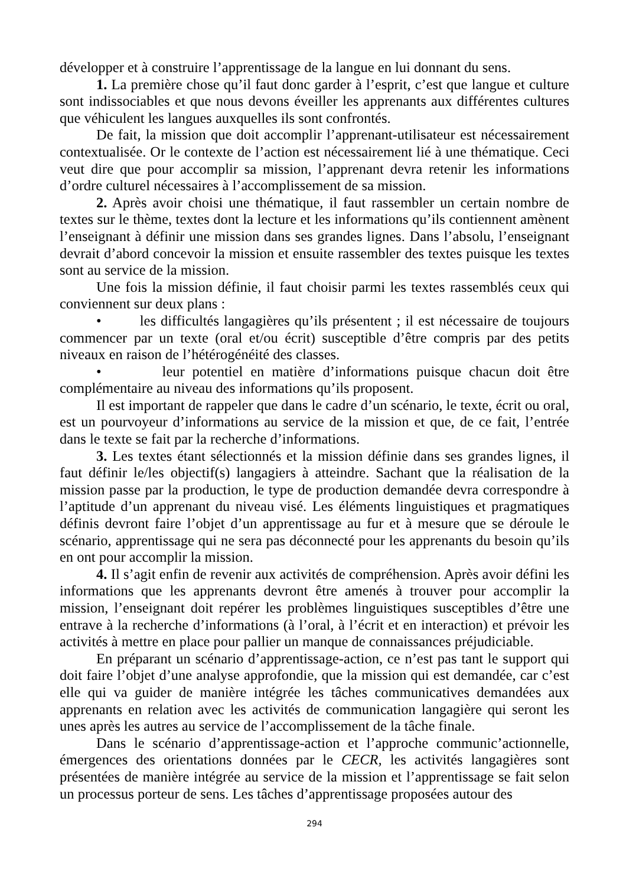développer et à construire l’apprentissage de la langue en lui donnant du sens.
1. La première chose qu’il faut donc garder à l’esprit, c’est que langue et culture sont indissociables et que nous devons éveiller les apprenants aux différentes cultures que véhiculent les langues auxquelles ils sont confrontés.
De fait, la mission que doit accomplir l’apprenant-utilisateur est nécessairement contextualisée. Or le contexte de l’action est nécessairement lié à une thématique. Ceci veut dire que pour accomplir sa mission, l’apprenant devra retenir les informations d’ordre culturel nécessaires à l’accomplissement de sa mission.
2. Après avoir choisi une thématique, il faut rassembler un certain nombre de textes sur le thème, textes dont la lecture et les informations qu’ils contiennent amènent l’enseignant à définir une mission dans ses grandes lignes. Dans l’absolu, l’enseignant devrait d’abord concevoir la mission et ensuite rassembler des textes puisque les textes sont au service de la mission.
Une fois la mission définie, il faut choisir parmi les textes rassemblés ceux qui conviennent sur deux plans :
• les difficultés langagières qu’ils présentent ; il est nécessaire de toujours commencer par un texte (oral et/ou écrit) susceptible d’être compris par des petits niveaux en raison de l’hétérogénéité des classes.
• leur potentiel en matière d’informations puisque chacun doit être complémentaire au niveau des informations qu’ils proposent.
Il est important de rappeler que dans le cadre d’un scénario, le texte, écrit ou oral, est un pourvoyeur d’informations au service de la mission et que, de ce fait, l’entrée dans le texte se fait par la recherche d’informations.
3. Les textes étant sélectionnés et la mission définie dans ses grandes lignes, il faut définir le/les objectif(s) langagiers à atteindre. Sachant que la réalisation de la mission passe par la production, le type de production demandée devra correspondre à l’aptitude d’un apprenant du niveau visé. Les éléments linguistiques et pragmatiques définis devront faire l’objet d’un apprentissage au fur et à mesure que se déroule le scénario, apprentissage qui ne sera pas déconnecté pour les apprenants du besoin qu’ils en ont pour accomplir la mission.
4. Il s’agit enfin de revenir aux activités de compréhension. Après avoir défini les informations que les apprenants devront être amenés à trouver pour accomplir la mission, l’enseignant doit repérer les problèmes linguistiques susceptibles d’être une entrave à la recherche d’informations (à l’oral, à l’écrit et en interaction) et prévoir les activités à mettre en place pour pallier un manque de connaissances préjudiciable.
En préparant un scénario d’apprentissage-action, ce n’est pas tant le support qui doit faire l’objet d’une analyse approfondie, que la mission qui est demandée, car c’est elle qui va guider de manière intégrée les tâches communicatives demandées aux apprenants en relation avec les activités de communication langagière qui seront les unes après les autres au service de l’accomplissement de la tâche finale.
Dans le scénario d’apprentissage-action et l’approche communic’actionnelle, émergences des orientations données par le CECR, les activités langagières sont présentées de manière intégrée au service de la mission et l’apprentissage se fait selon un processus porteur de sens. Les tâches d’apprentissage proposées autour des
294